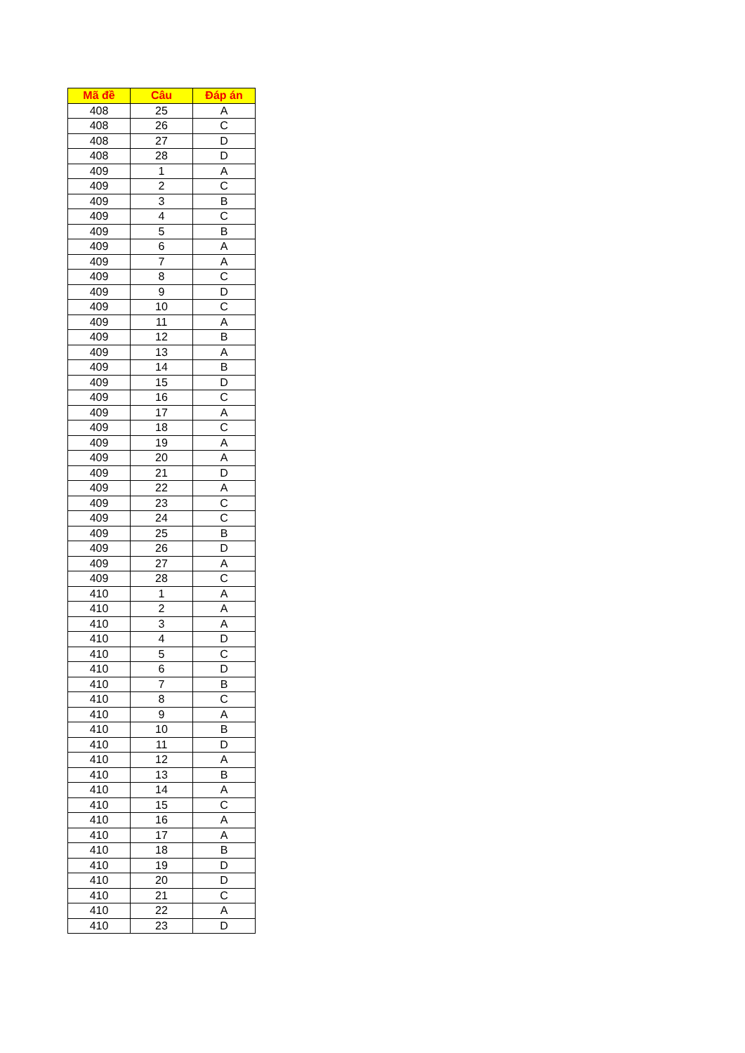| Mã đề | Câu | Đáp án |
| --- | --- | --- |
| 408 | 25 | A |
| 408 | 26 | C |
| 408 | 27 | D |
| 408 | 28 | D |
| 409 | 1 | A |
| 409 | 2 | C |
| 409 | 3 | B |
| 409 | 4 | C |
| 409 | 5 | B |
| 409 | 6 | A |
| 409 | 7 | A |
| 409 | 8 | C |
| 409 | 9 | D |
| 409 | 10 | C |
| 409 | 11 | A |
| 409 | 12 | B |
| 409 | 13 | A |
| 409 | 14 | B |
| 409 | 15 | D |
| 409 | 16 | C |
| 409 | 17 | A |
| 409 | 18 | C |
| 409 | 19 | A |
| 409 | 20 | A |
| 409 | 21 | D |
| 409 | 22 | A |
| 409 | 23 | C |
| 409 | 24 | C |
| 409 | 25 | B |
| 409 | 26 | D |
| 409 | 27 | A |
| 409 | 28 | C |
| 410 | 1 | A |
| 410 | 2 | A |
| 410 | 3 | A |
| 410 | 4 | D |
| 410 | 5 | C |
| 410 | 6 | D |
| 410 | 7 | B |
| 410 | 8 | C |
| 410 | 9 | A |
| 410 | 10 | B |
| 410 | 11 | D |
| 410 | 12 | A |
| 410 | 13 | B |
| 410 | 14 | A |
| 410 | 15 | C |
| 410 | 16 | A |
| 410 | 17 | A |
| 410 | 18 | B |
| 410 | 19 | D |
| 410 | 20 | D |
| 410 | 21 | C |
| 410 | 22 | A |
| 410 | 23 | D |